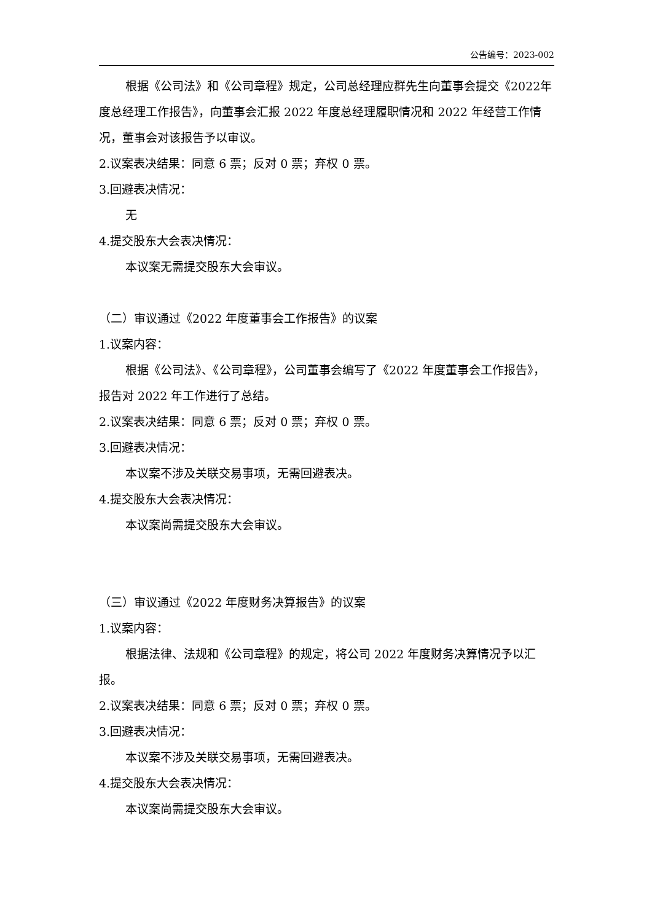公告编号：2023-002
根据《公司法》和《公司章程》规定，公司总经理应群先生向董事会提交《2022年度总经理工作报告》，向董事会汇报 2022 年度总经理履职情况和 2022 年经营工作情况，董事会对该报告予以审议。
2.议案表决结果：同意 6 票；反对 0 票；弃权 0 票。
3.回避表决情况：
无
4.提交股东大会表决情况：
本议案无需提交股东大会审议。
（二）审议通过《2022 年度董事会工作报告》的议案
1.议案内容：
根据《公司法》、《公司章程》，公司董事会编写了《2022 年度董事会工作报告》，报告对 2022 年工作进行了总结。
2.议案表决结果：同意 6 票；反对 0 票；弃权 0 票。
3.回避表决情况：
本议案不涉及关联交易事项，无需回避表决。
4.提交股东大会表决情况：
本议案尚需提交股东大会审议。
（三）审议通过《2022 年度财务决算报告》的议案
1.议案内容：
根据法律、法规和《公司章程》的规定，将公司 2022 年度财务决算情况予以汇报。
2.议案表决结果：同意 6 票；反对 0 票；弃权 0 票。
3.回避表决情况：
本议案不涉及关联交易事项，无需回避表决。
4.提交股东大会表决情况：
本议案尚需提交股东大会审议。